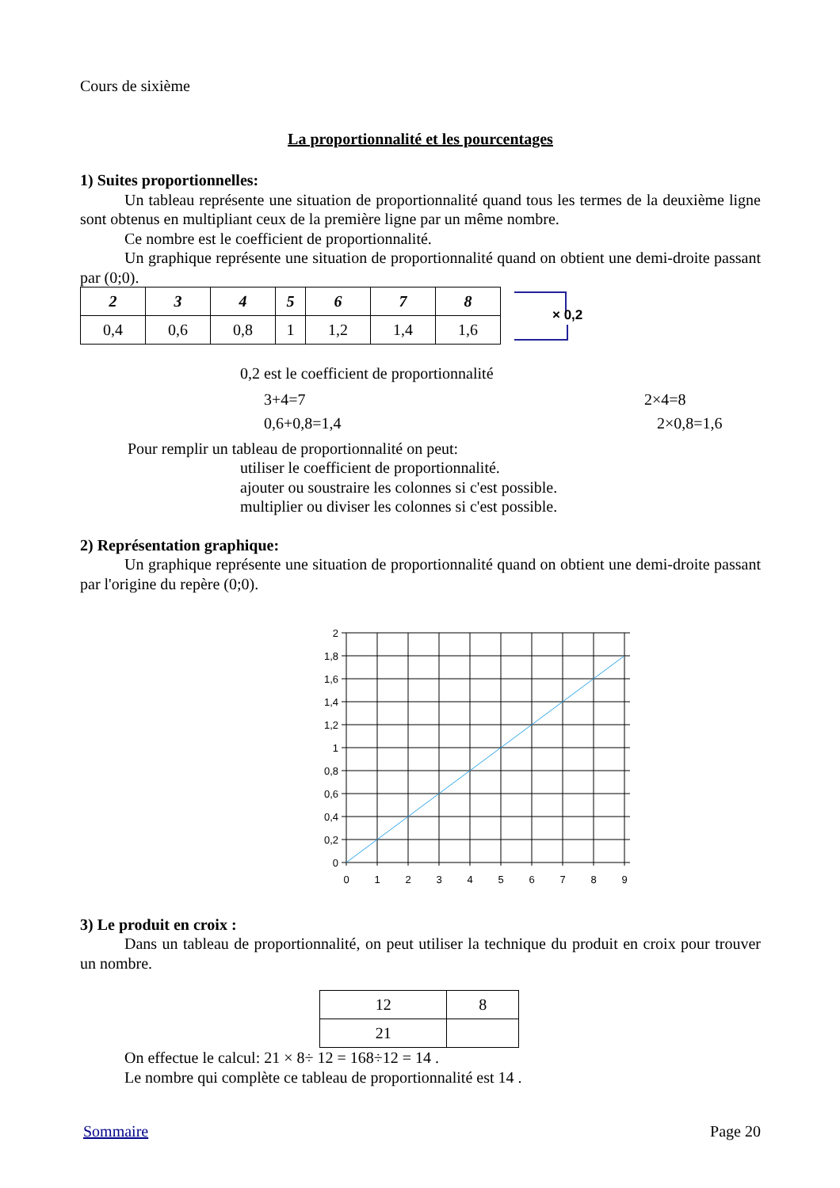Cours de sixième
La proportionnalité et les pourcentages
1) Suites proportionnelles:
Un tableau représente une situation de proportionnalité quand tous les termes de la deuxième ligne sont obtenus en multipliant ceux de la première ligne par un même nombre.
Ce nombre est le coefficient de proportionnalité.
Un graphique représente une situation de proportionnalité quand on obtient une demi-droite passant par (0;0).
| 2 | 3 | 4 | 5 | 6 | 7 | 8 |
| 0,4 | 0,6 | 0,8 | 1 | 1,2 | 1,4 | 1,6 |
× 0,2
0,2 est le coefficient de proportionnalité
3+4=7 2×4=8
0,6+0,8=1,4 2×0,8=1,6
Pour remplir un tableau de proportionnalité on peut:
utiliser le coefficient de proportionnalité.
ajouter ou soustraire les colonnes si c'est possible.
multiplier ou diviser les colonnes si c'est possible.
2) Représentation graphique:
Un graphique représente une situation de proportionnalité quand on obtient une demi-droite passant par l'origine du repère (0;0).
2
1,8
1,6
1,4
1,2
1
0,8
0,6
0,4
0,2
0
0
1
2
3
4
5
6
7
8
9
3) Le produit en croix :
Dans un tableau de proportionnalité, on peut utiliser la technique du produit en croix pour trouver un nombre.
| 12 | 8 |
| 21 | |
On effectue le calcul: 21 × 8÷ 12 = 168÷12 = 14 .
Le nombre qui complète ce tableau de proportionnalité est 14 .
Sommaire Page 20